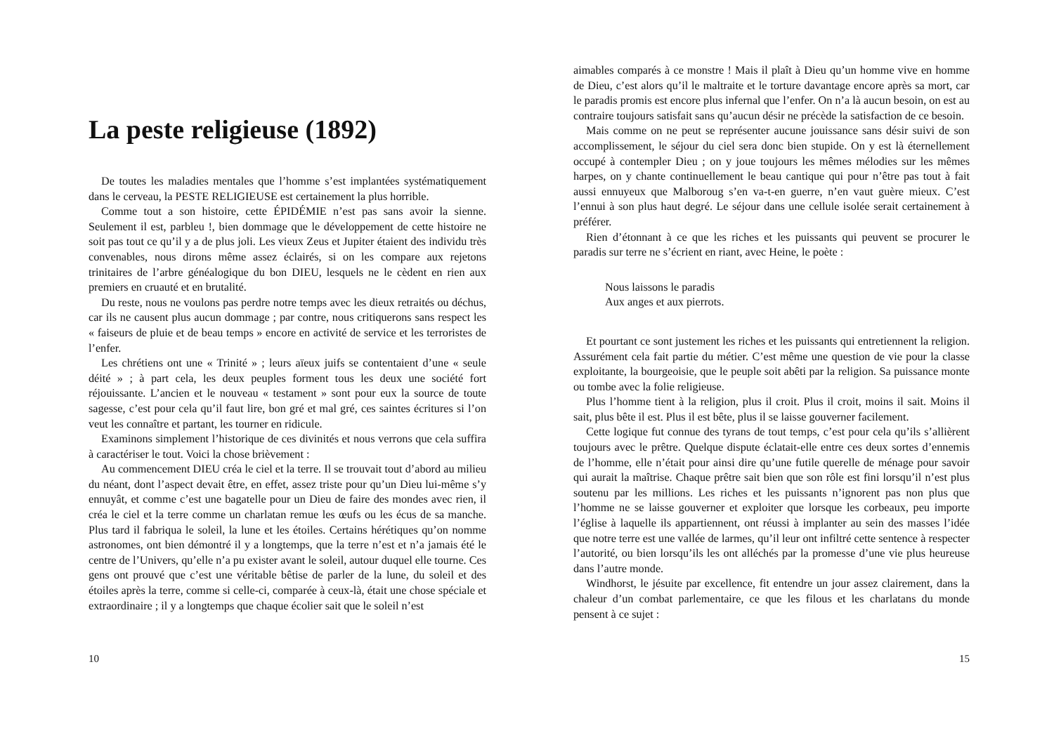La peste religieuse (1892)
De toutes les maladies mentales que l’homme s’est implantées systématiquement dans le cerveau, la PESTE RELIGIEUSE est certainement la plus horrible.
Comme tout a son histoire, cette ÉPIDÉMIE n’est pas sans avoir la sienne. Seulement il est, parbleu !, bien dommage que le développement de cette histoire ne soit pas tout ce qu’il y a de plus joli. Les vieux Zeus et Jupiter étaient des individu très convenables, nous dirons même assez éclairés, si on les compare aux rejetons trinitaires de l’arbre généalogique du bon DIEU, lesquels ne le cèdent en rien aux premiers en cruauté et en brutalité.
Du reste, nous ne voulons pas perdre notre temps avec les dieux retraités ou déchus, car ils ne causent plus aucun dommage ; par contre, nous critiquerons sans respect les « faiseurs de pluie et de beau temps » encore en activité de service et les terroristes de l’enfer.
Les chrétiens ont une « Trinité » ; leurs aïeux juifs se contentaient d’une « seule déité » ; à part cela, les deux peuples forment tous les deux une société fort réjouissante. L’ancien et le nouveau « testament » sont pour eux la source de toute sagesse, c’est pour cela qu’il faut lire, bon gré et mal gré, ces saintes écritures si l’on veut les connaître et partant, les tourner en ridicule.
Examinons simplement l’historique de ces divinités et nous verrons que cela suffira à caractériser le tout. Voici la chose brièvement :
Au commencement DIEU créa le ciel et la terre. Il se trouvait tout d’abord au milieu du néant, dont l’aspect devait être, en effet, assez triste pour qu’un Dieu lui-même s’y ennuyât, et comme c’est une bagatelle pour un Dieu de faire des mondes avec rien, il créa le ciel et la terre comme un charlatan remue les œufs ou les écus de sa manche. Plus tard il fabriqua le soleil, la lune et les étoiles. Certains hérétiques qu’on nomme astronomes, ont bien démontré il y a longtemps, que la terre n’est et n’a jamais été le centre de l’Univers, qu’elle n’a pu exister avant le soleil, autour duquel elle tourne. Ces gens ont prouvé que c’est une véritable bêtise de parler de la lune, du soleil et des étoiles après la terre, comme si celle-ci, comparée à ceux-là, était une chose spéciale et extraordinaire ; il y a longtemps que chaque écolier sait que le soleil n’est
10
aimables comparés à ce monstre ! Mais il plaît à Dieu qu’un homme vive en homme de Dieu, c’est alors qu’il le maltraite et le torture davantage encore après sa mort, car le paradis promis est encore plus infernal que l’enfer. On n’a là aucun besoin, on est au contraire toujours satisfait sans qu’aucun désir ne précède la satisfaction de ce besoin.
Mais comme on ne peut se représenter aucune jouissance sans désir suivi de son accomplissement, le séjour du ciel sera donc bien stupide. On y est là éternellement occupé à contempler Dieu ; on y joue toujours les mêmes mélodies sur les mêmes harpes, on y chante continuellement le beau cantique qui pour n’être pas tout à fait aussi ennuyeux que Malboroug s’en va-t-en guerre, n’en vaut guère mieux. C’est l’ennui à son plus haut degré. Le séjour dans une cellule isolée serait certainement à préférer.
Rien d’étonnant à ce que les riches et les puissants qui peuvent se procurer le paradis sur terre ne s’écrient en riant, avec Heine, le poète :
Nous laissons le paradis
Aux anges et aux pierrots.
Et pourtant ce sont justement les riches et les puissants qui entretiennent la religion. Assurément cela fait partie du métier. C’est même une question de vie pour la classe exploitante, la bourgeoisie, que le peuple soit abêti par la religion. Sa puissance monte ou tombe avec la folie religieuse.
Plus l’homme tient à la religion, plus il croit. Plus il croit, moins il sait. Moins il sait, plus bête il est. Plus il est bête, plus il se laisse gouverner facilement.
Cette logique fut connue des tyrans de tout temps, c’est pour cela qu’ils s’allièrent toujours avec le prêtre. Quelque dispute éclatait-elle entre ces deux sortes d’ennemis de l’homme, elle n’était pour ainsi dire qu’une futile querelle de ménage pour savoir qui aurait la maîtrise. Chaque prêtre sait bien que son rôle est fini lorsqu’il n’est plus soutenu par les millions. Les riches et les puissants n’ignorent pas non plus que l’homme ne se laisse gouverner et exploiter que lorsque les corbeaux, peu importe l’église à laquelle ils appartiennent, ont réussi à implanter au sein des masses l’idée que notre terre est une vallée de larmes, qu’il leur ont infiltré cette sentence à respecter l’autorité, ou bien lorsqu’ils les ont alléchés par la promesse d’une vie plus heureuse dans l’autre monde.
Windhorst, le jésuite par excellence, fit entendre un jour assez clairement, dans la chaleur d’un combat parlementaire, ce que les filous et les charlatans du monde pensent à ce sujet :
15